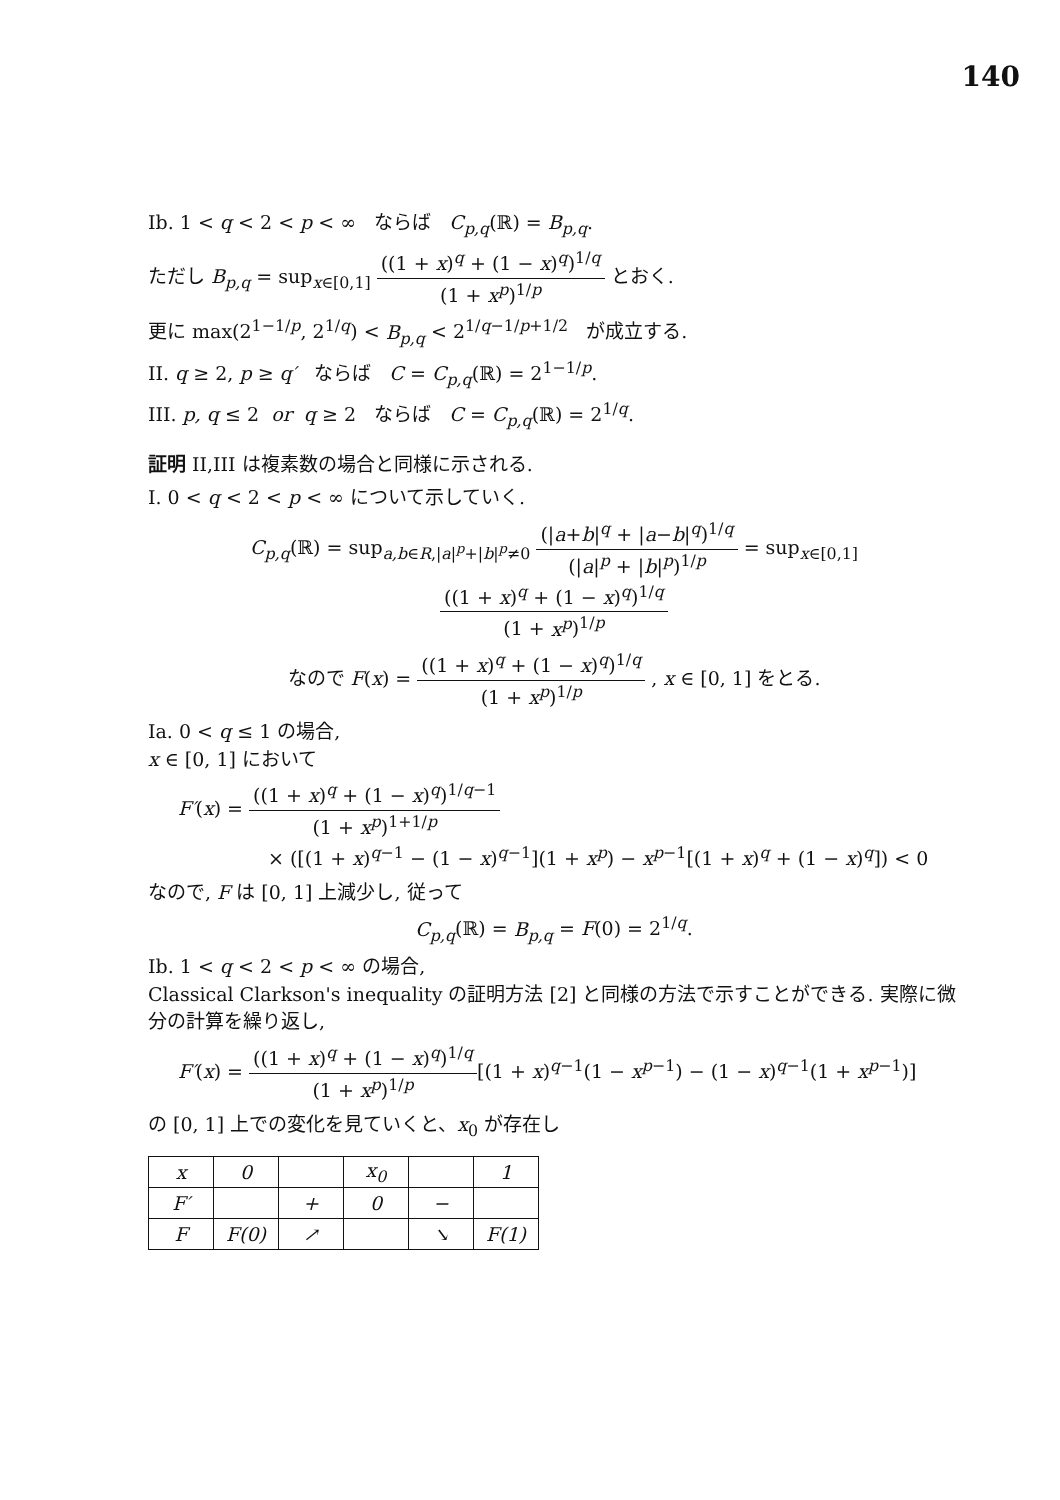140
Ib. 1 < q < 2 < p < ∞ ならば C<sub>p,q</sub>(ℝ) = B<sub>p,q</sub>.
ただし B<sub>p,q</sub> = sup<sub>x∈[0,1]</sub> ((1 + x)<sup>q</sup> + (1 − x)<sup>q</sup>)<sup>1/q</sup> (1 + x<sup>p</sup>)<sup>1/p</sup> とおく.
更に max(2<sup>1−1/p</sup>, 2<sup>1/q</sup>) < B<sub>p,q</sub> < 2<sup>1/q−1/p+1/2</sup> が成立する.
II. q ≥ 2, p ≥ q′ ならば C = C<sub>p,q</sub>(ℝ) = 2<sup>1−1/p</sup>.
III. p, q ≤ 2 or q ≥ 2 ならば C = C<sub>p,q</sub>(ℝ) = 2<sup>1/q</sup>.
証明 II,III は複素数の場合と同様に示される.
I. 0 < q < 2 < p < ∞ について示していく.
C<sub>p,q</sub>(ℝ) = sup<sub>a,b∈R,|a|<sup>p</sup>+|b|<sup>p</sup>≠0</sub> (|a+b|<sup>q</sup> + |a−b|<sup>q</sup>)<sup>1/q</sup> (|a|<sup>p</sup> + |b|<sup>p</sup>)<sup>1/p</sup> = sup<sub>x∈[0,1]</sub> ((1 + x)<sup>q</sup> + (1 − x)<sup>q</sup>)<sup>1/q</sup> (1 + x<sup>p</sup>)<sup>1/p</sup>
なので F(x) = ((1 + x)<sup>q</sup> + (1 − x)<sup>q</sup>)<sup>1/q</sup> (1 + x<sup>p</sup>)<sup>1/p</sup> , x ∈ [0, 1] をとる.
Ia. 0 < q ≤ 1 の場合,
x ∈ [0, 1] において
F′(x) = ((1 + x)<sup>q</sup> + (1 − x)<sup>q</sup>)<sup>1/q−1</sup> (1 + x<sup>p</sup>)<sup>1+1/p</sup>
× ([(1 + x)<sup>q−1</sup> − (1 − x)<sup>q−1</sup>](1 + x<sup>p</sup>) − x<sup>p−1</sup>[(1 + x)<sup>q</sup> + (1 − x)<sup>q</sup>]) < 0
なので, F は [0, 1] 上減少し, 従って
C<sub>p,q</sub>(ℝ) = B<sub>p,q</sub> = F(0) = 2<sup>1/q</sup>.
Ib. 1 < q < 2 < p < ∞ の場合,
Classical Clarkson's inequality の証明方法 [2] と同様の方法で示すことができる. 実際に微分の計算を繰り返し,
F′(x) = ((1 + x)<sup>q</sup> + (1 − x)<sup>q</sup>)<sup>1/q</sup> (1 + x<sup>p</sup>)<sup>1/p</sup>[(1 + x)<sup>q−1</sup>(1 − x<sup>p−1</sup>) − (1 − x)<sup>q−1</sup>(1 + x<sup>p−1</sup>)]
の [0, 1] 上での変化を見ていくと、x<sub>0</sub> が存在し
| x | 0 | | x<sub>0</sub> | | 1 |
| F′ | | + | 0 | − | |
| F | F(0) | ↗ | | ↘ | F(1) |